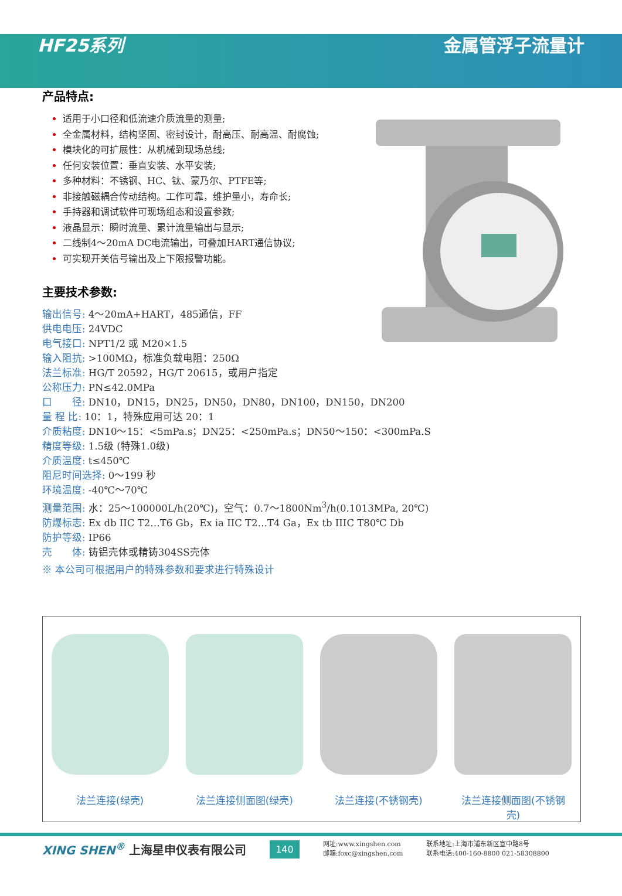HF25系列 金属管浮子流量计
产品特点:
适用于小口径和低流速介质流量的测量;
全金属材料，结构坚固、密封设计，耐高压、耐高温、耐腐蚀;
模块化的可扩展性：从机械到现场总线;
任何安装位置：垂直安装、水平安装;
多种材料：不锈钢、HC、钛、蒙乃尔、PTFE等;
非接触磁耦合传动结构。工作可靠，维护量小，寿命长;
手持器和调试软件可现场组态和设置参数;
液晶显示：瞬时流量、累计流量输出与显示;
二线制4～20mA DC电流输出，可叠加HART通信协议;
可实现开关信号输出及上下限报警功能。
主要技术参数:
输出信号: 4～20mA+HART，485通信，FF
供电电压: 24VDC
电气接口: NPT1/2 或 M20×1.5
输入阻抗: >100MΩ，标准负载电阻：250Ω
法兰标准: HG/T 20592，HG/T 20615，或用户指定
公称压力: PN≤42.0MPa
口　　径: DN10，DN15，DN25，DN50，DN80，DN100，DN150，DN200
量 程 比: 10：1，特殊应用可达 20：1
介质粘度: DN10～15：<5mPa.s；DN25：<250mPa.s；DN50～150：<300mPa.S
精度等级: 1.5级 (特殊1.0级)
介质温度: t≤450℃
阻尼时间选择: 0～199 秒
环境温度: -40℃～70℃
测量范围: 水：25～100000L/h(20℃)，空气：0.7～1800Nm<sup>3</sup>/h(0.1013MPa, 20℃)
防爆标志: Ex db IIC T2…T6 Gb，Ex ia IIC T2…T4 Ga，Ex tb IIIC T80℃ Db
防护等级: IP66
壳　　体: 铸铝壳体或精铸304SS壳体
※ 本公司可根据用户的特殊参数和要求进行特殊设计
法兰连接(绿壳) 法兰连接侧面图(绿壳) 法兰连接(不锈钢壳) 法兰连接侧面图(不锈钢壳)
XING SHEN<sup>®</sup> 上海星申仪表有限公司
140
网址:www.xingshen.com
邮箱:foxc@xingshen.com
联系地址:上海市浦东新区宣中路8号
联系电话:400-160-8800 021-58308800